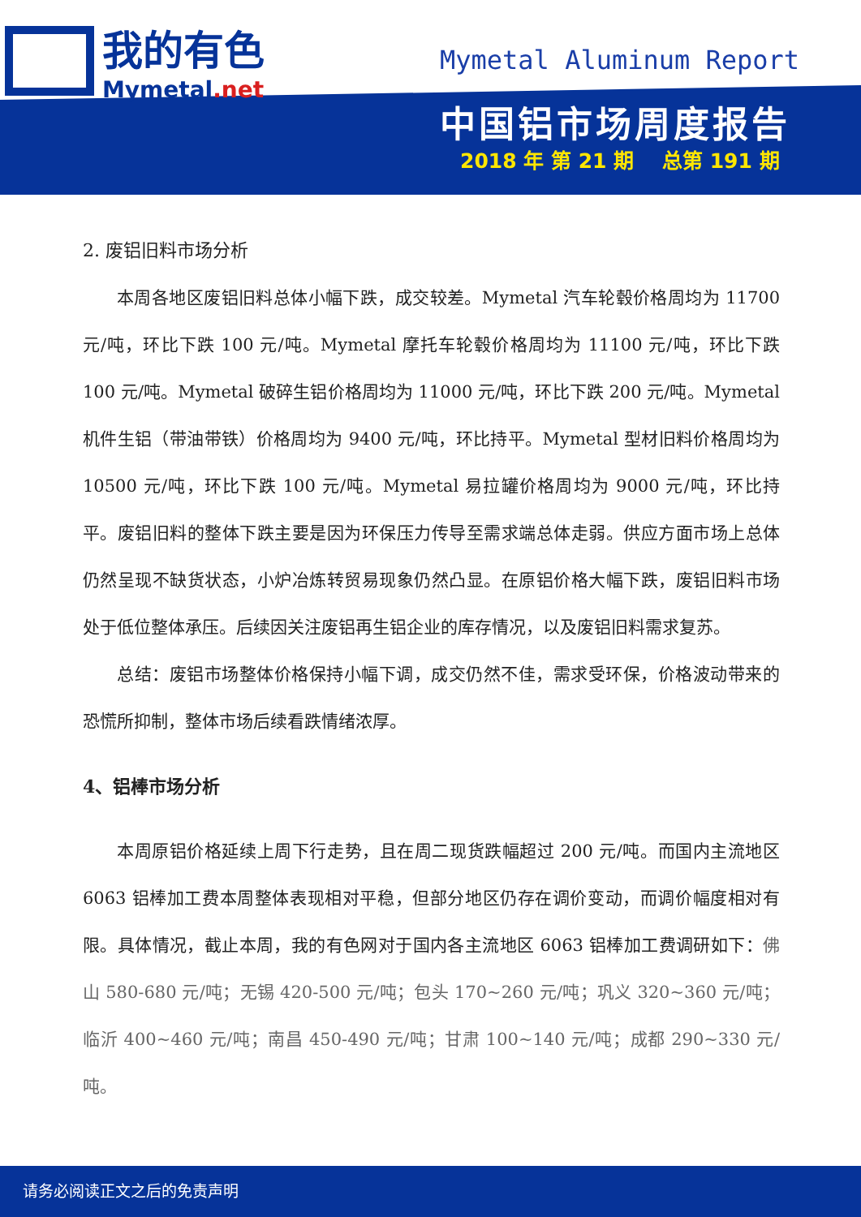我的有色
Mymetal.net
Mymetal Aluminum Report
中国铝市场周度报告
2018 年 第 21 期 总第 191 期
2. 废铝旧料市场分析
本周各地区废铝旧料总体小幅下跌，成交较差。Mymetal 汽车轮毂价格周均为 11700 元/吨，环比下跌 100 元/吨。Mymetal 摩托车轮毂价格周均为 11100 元/吨，环比下跌 100 元/吨。Mymetal 破碎生铝价格周均为 11000 元/吨，环比下跌 200 元/吨。Mymetal 机件生铝（带油带铁）价格周均为 9400 元/吨，环比持平。Mymetal 型材旧料价格周均为 10500 元/吨，环比下跌 100 元/吨。Mymetal 易拉罐价格周均为 9000 元/吨，环比持平。废铝旧料的整体下跌主要是因为环保压力传导至需求端总体走弱。供应方面市场上总体仍然呈现不缺货状态，小炉冶炼转贸易现象仍然凸显。在原铝价格大幅下跌，废铝旧料市场处于低位整体承压。后续因关注废铝再生铝企业的库存情况，以及废铝旧料需求复苏。
总结：废铝市场整体价格保持小幅下调，成交仍然不佳，需求受环保，价格波动带来的恐慌所抑制，整体市场后续看跌情绪浓厚。
4、铝棒市场分析
本周原铝价格延续上周下行走势，且在周二现货跌幅超过 200 元/吨。而国内主流地区 6063 铝棒加工费本周整体表现相对平稳，但部分地区仍存在调价变动，而调价幅度相对有限。具体情况，截止本周，我的有色网对于国内各主流地区 6063 铝棒加工费调研如下：佛山 580-680 元/吨；无锡 420-500 元/吨；包头 170~260 元/吨；巩义 320~360 元/吨；临沂 400~460 元/吨；南昌 450-490 元/吨；甘肃 100~140 元/吨；成都 290~330 元/吨。
请务必阅读正文之后的免责声明